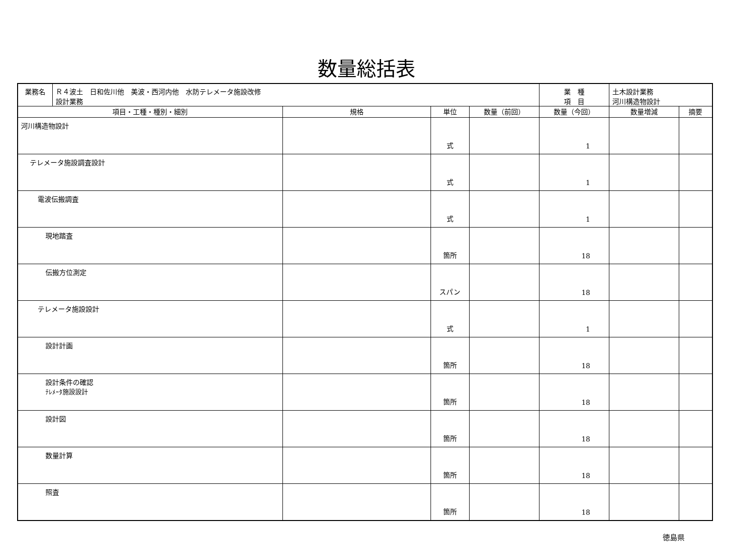数量総括表
| 業務名 | Ｒ４波土 日和佐川他 美波・西河内他 水防テレメータ施設改修 設計業務 | | | | 業 種 項 目 | 土木設計業務 河川構造物設計 | |
| 項目・工種・種別・細別 | | 規格 | 単位 | 数量（前回） | 数量（今回） | 数量増減 | 摘要 |
| 河川構造物設計 | | | 式 | | 1 | | |
| テレメータ施設調査設計 | | | 式 | | 1 | | |
| 電波伝搬調査 | | | 式 | | 1 | | |
| 現地踏査 | | | 箇所 | | 18 | | |
| 伝搬方位測定 | | | スパン | | 18 | | |
| テレメータ施設設計 | | | 式 | | 1 | | |
| 設計計画 | | | 箇所 | | 18 | | |
| 設計条件の確認 ﾃﾚﾒｰﾀ施設設計 | | | 箇所 | | 18 | | |
| 設計図 | | | 箇所 | | 18 | | |
| 数量計算 | | | 箇所 | | 18 | | |
| 照査 | | | 箇所 | | 18 | | |
徳島県